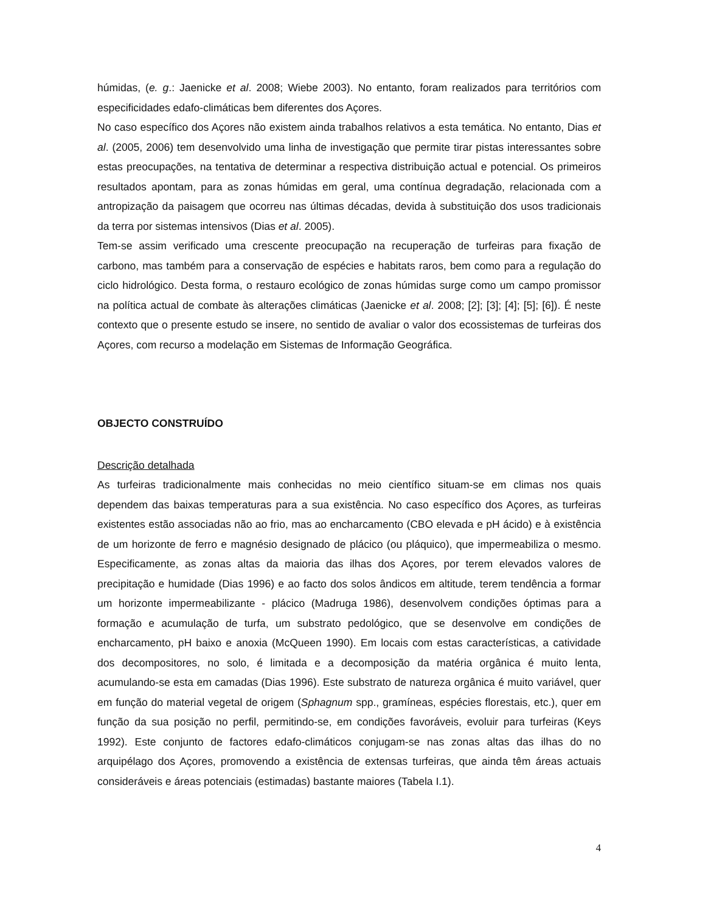húmidas, (e. g.: Jaenicke et al. 2008; Wiebe 2003). No entanto, foram realizados para territórios com especificidades edafo-climáticas bem diferentes dos Açores.
No caso específico dos Açores não existem ainda trabalhos relativos a esta temática. No entanto, Dias et al. (2005, 2006) tem desenvolvido uma linha de investigação que permite tirar pistas interessantes sobre estas preocupações, na tentativa de determinar a respectiva distribuição actual e potencial. Os primeiros resultados apontam, para as zonas húmidas em geral, uma contínua degradação, relacionada com a antropização da paisagem que ocorreu nas últimas décadas, devida à substituição dos usos tradicionais da terra por sistemas intensivos (Dias et al. 2005).
Tem-se assim verificado uma crescente preocupação na recuperação de turfeiras para fixação de carbono, mas também para a conservação de espécies e habitats raros, bem como para a regulação do ciclo hidrológico. Desta forma, o restauro ecológico de zonas húmidas surge como um campo promissor na política actual de combate às alterações climáticas (Jaenicke et al. 2008; [2]; [3]; [4]; [5]; [6]). É neste contexto que o presente estudo se insere, no sentido de avaliar o valor dos ecossistemas de turfeiras dos Açores, com recurso a modelação em Sistemas de Informação Geográfica.
OBJECTO CONSTRUÍDO
Descrição detalhada
As turfeiras tradicionalmente mais conhecidas no meio científico situam-se em climas nos quais dependem das baixas temperaturas para a sua existência. No caso específico dos Açores, as turfeiras existentes estão associadas não ao frio, mas ao encharcamento (CBO elevada e pH ácido) e à existência de um horizonte de ferro e magnésio designado de plácico (ou pláquico), que impermeabiliza o mesmo. Especificamente, as zonas altas da maioria das ilhas dos Açores, por terem elevados valores de precipitação e humidade (Dias 1996) e ao facto dos solos ândicos em altitude, terem tendência a formar um horizonte impermeabilizante - plácico (Madruga 1986), desenvolvem condições óptimas para a formação e acumulação de turfa, um substrato pedológico, que se desenvolve em condições de encharcamento, pH baixo e anoxia (McQueen 1990). Em locais com estas características, a catividade dos decompositores, no solo, é limitada e a decomposição da matéria orgânica é muito lenta, acumulando-se esta em camadas (Dias 1996). Este substrato de natureza orgânica é muito variável, quer em função do material vegetal de origem (Sphagnum spp., gramíneas, espécies florestais, etc.), quer em função da sua posição no perfil, permitindo-se, em condições favoráveis, evoluir para turfeiras (Keys 1992). Este conjunto de factores edafo-climáticos conjugam-se nas zonas altas das ilhas do no arquipélago dos Açores, promovendo a existência de extensas turfeiras, que ainda têm áreas actuais consideráveis e áreas potenciais (estimadas) bastante maiores (Tabela I.1).
4